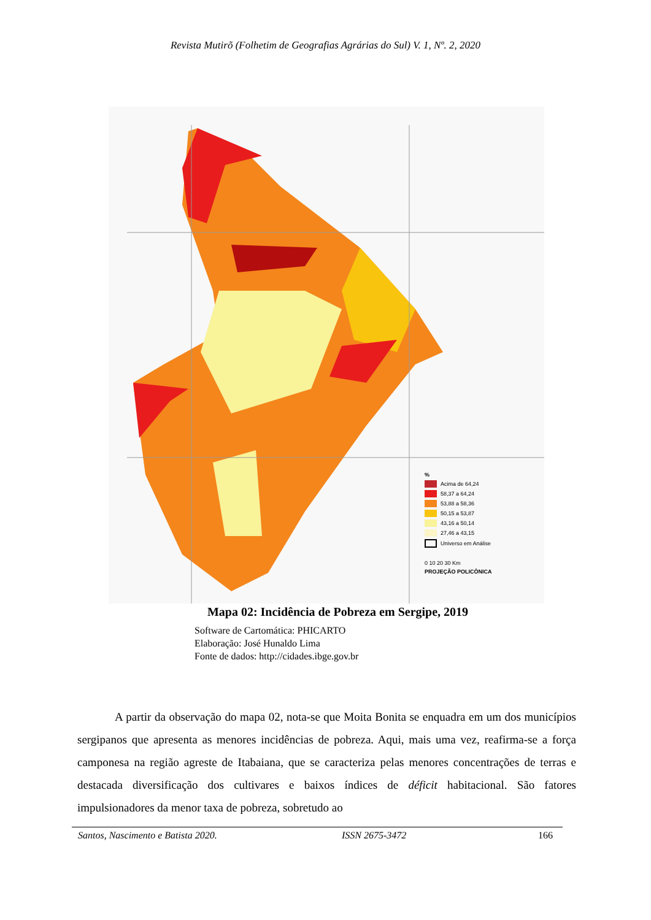Revista Mutirõ (Folhetim de Geografias Agrárias do Sul) V. 1, Nº. 2, 2020
%
Acima de 64,24
58,37 a 64,24
53,88 a 58,36
50,15 a 53,87
43,16 a 50,14
27,46 a 43,15
Universo em Análise
0 10 20 30 Km
PROJEÇÃO POLICÔNICA
Mapa 02: Incidência de Pobreza em Sergipe, 2019
Software de Cartomática: PHICARTO
Elaboração: José Hunaldo Lima
Fonte de dados: http://cidades.ibge.gov.br
A partir da observação do mapa 02, nota-se que Moita Bonita se enquadra em um dos municípios sergipanos que apresenta as menores incidências de pobreza. Aqui, mais uma vez, reafirma-se a força camponesa na região agreste de Itabaiana, que se caracteriza pelas menores concentrações de terras e destacada diversificação dos cultivares e baixos índices de déficit habitacional. São fatores impulsionadores da menor taxa de pobreza, sobretudo ao
Santos, Nascimento e Batista 2020. ISSN 2675-3472 166